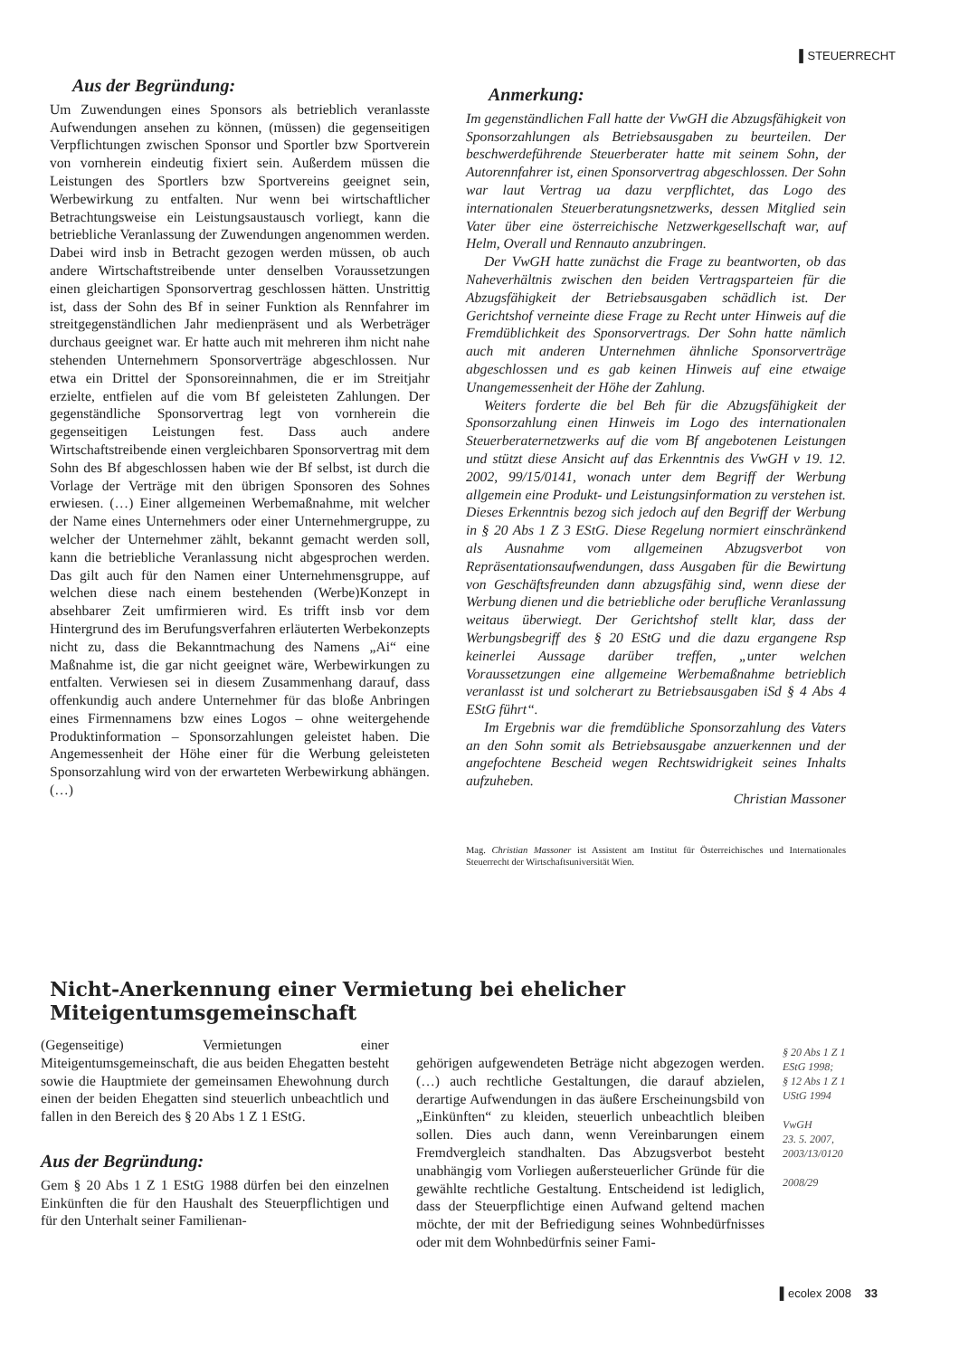▌STEUERRECHT
Aus der Begründung:
Um Zuwendungen eines Sponsors als betrieblich veranlasste Aufwendungen ansehen zu können, (müssen) die gegenseitigen Verpflichtungen zwischen Sponsor und Sportler bzw Sportverein von vornherein eindeutig fixiert sein. Außerdem müssen die Leistungen des Sportlers bzw Sportvereins geeignet sein, Werbewirkung zu entfalten. Nur wenn bei wirtschaftlicher Betrachtungsweise ein Leistungsaustausch vorliegt, kann die betriebliche Veranlassung der Zuwendungen angenommen werden. Dabei wird insb in Betracht gezogen werden müssen, ob auch andere Wirtschaftstreibende unter denselben Voraussetzungen einen gleichartigen Sponsorvertrag geschlossen hätten. Unstrittig ist, dass der Sohn des Bf in seiner Funktion als Rennfahrer im streitgegenständlichen Jahr medienpräsent und als Werbeträger durchaus geeignet war. Er hatte auch mit mehreren ihm nicht nahe stehenden Unternehmern Sponsorverträge abgeschlossen. Nur etwa ein Drittel der Sponsoreinnahmen, die er im Streitjahr erzielte, entfielen auf die vom Bf geleisteten Zahlungen. Der gegenständliche Sponsorvertrag legt von vornherein die gegenseitigen Leistungen fest. Dass auch andere Wirtschaftstreibende einen vergleichbaren Sponsorvertrag mit dem Sohn des Bf abgeschlossen haben wie der Bf selbst, ist durch die Vorlage der Verträge mit den übrigen Sponsoren des Sohnes erwiesen. (…) Einer allgemeinen Werbemaßnahme, mit welcher der Name eines Unternehmers oder einer Unternehmergruppe, zu welcher der Unternehmer zählt, bekannt gemacht werden soll, kann die betriebliche Veranlassung nicht abgesprochen werden. Das gilt auch für den Namen einer Unternehmensgruppe, auf welchen diese nach einem bestehenden (Werbe)Konzept in absehbarer Zeit umfirmieren wird. Es trifft insb vor dem Hintergrund des im Berufungsverfahren erläuterten Werbekonzepts nicht zu, dass die Bekanntmachung des Namens „Ai“ eine Maßnahme ist, die gar nicht geeignet wäre, Werbewirkungen zu entfalten. Verwiesen sei in diesem Zusammenhang darauf, dass offenkundig auch andere Unternehmer für das bloße Anbringen eines Firmennamens bzw eines Logos – ohne weitergehende Produktinformation – Sponsorzahlungen geleistet haben. Die Angemessenheit der Höhe einer für die Werbung geleisteten Sponsorzahlung wird von der erwarteten Werbewirkung abhängen. (…)
Anmerkung:
Im gegenständlichen Fall hatte der VwGH die Abzugsfähigkeit von Sponsorzahlungen als Betriebsausgaben zu beurteilen. Der beschwerdeführende Steuerberater hatte mit seinem Sohn, der Autorennfahrer ist, einen Sponsorvertrag abgeschlossen. Der Sohn war laut Vertrag ua dazu verpflichtet, das Logo des internationalen Steuerberatungsnetzwerks, dessen Mitglied sein Vater über eine österreichische Netzwerkgesellschaft war, auf Helm, Overall und Rennauto anzubringen.
Der VwGH hatte zunächst die Frage zu beantworten, ob das Naheverhältnis zwischen den beiden Vertragsparteien für die Abzugsfähigkeit der Betriebsausgaben schädlich ist. Der Gerichtshof verneinte diese Frage zu Recht unter Hinweis auf die Fremdüblichkeit des Sponsorvertrags. Der Sohn hatte nämlich auch mit anderen Unternehmen ähnliche Sponsorverträge abgeschlossen und es gab keinen Hinweis auf eine etwaige Unangemessenheit der Höhe der Zahlung.
Weiters forderte die bel Beh für die Abzugsfähigkeit der Sponsorzahlung einen Hinweis im Logo des internationalen Steuerberaternetzwerks auf die vom Bf angebotenen Leistungen und stützt diese Ansicht auf das Erkenntnis des VwGH v 19. 12. 2002, 99/15/0141, wonach unter dem Begriff der Werbung allgemein eine Produkt- und Leistungsinformation zu verstehen ist. Dieses Erkenntnis bezog sich jedoch auf den Begriff der Werbung in § 20 Abs 1 Z 3 EStG. Diese Regelung normiert einschränkend als Ausnahme vom allgemeinen Abzugsverbot von Repräsentationsaufwendungen, dass Ausgaben für die Bewirtung von Geschäftsfreunden dann abzugsfähig sind, wenn diese der Werbung dienen und die betriebliche oder berufliche Veranlassung weitaus überwiegt. Der Gerichtshof stellt klar, dass der Werbungsbegriff des § 20 EStG und die dazu ergangene Rsp keinerlei Aussage darüber treffen, „unter welchen Voraussetzungen eine allgemeine Werbemaßnahme betrieblich veranlasst ist und solcherart zu Betriebsausgaben iSd § 4 Abs 4 EStG führt“.
Im Ergebnis war die fremdübliche Sponsorzahlung des Vaters an den Sohn somit als Betriebsausgabe anzuerkennen und der angefochtene Bescheid wegen Rechtswidrigkeit seines Inhalts aufzuheben.
Christian Massoner
Mag. Christian Massoner ist Assistent am Institut für Österreichisches und Internationales Steuerrecht der Wirtschaftsuniversität Wien.
Nicht-Anerkennung einer Vermietung bei ehelicher Miteigentumsgemeinschaft
(Gegenseitige) Vermietungen einer Miteigentumsgemeinschaft, die aus beiden Ehegatten besteht sowie die Hauptmiete der gemeinsamen Ehewohnung durch einen der beiden Ehegatten sind steuerlich unbeachtlich und fallen in den Bereich des § 20 Abs 1 Z 1 EStG.
Aus der Begründung:
Gem § 20 Abs 1 Z 1 EStG 1988 dürfen bei den einzelnen Einkünften die für den Haushalt des Steuerpflichtigen und für den Unterhalt seiner Familienan-
gehörigen aufgewendeten Beträge nicht abgezogen werden. (…) auch rechtliche Gestaltungen, die darauf abzielen, derartige Aufwendungen in das äußere Erscheinungsbild von „Einkünften“ zu kleiden, steuerlich unbeachtlich bleiben sollen. Dies auch dann, wenn Vereinbarungen einem Fremdvergleich standhalten. Das Abzugsverbot besteht unabhängig vom Vorliegen außersteuerlicher Gründe für die gewählte rechtliche Gestaltung. Entscheidend ist lediglich, dass der Steuerpflichtige einen Aufwand geltend machen möchte, der mit der Befriedigung seines Wohnbedürfnisses oder mit dem Wohnbedürfnis seiner Fami-
§ 20 Abs 1 Z 1
EStG 1998;
§ 12 Abs 1 Z 1
UStG 1994
VwGH
23. 5. 2007,
2003/13/0120
2008/29
▌ecolex 2008 33